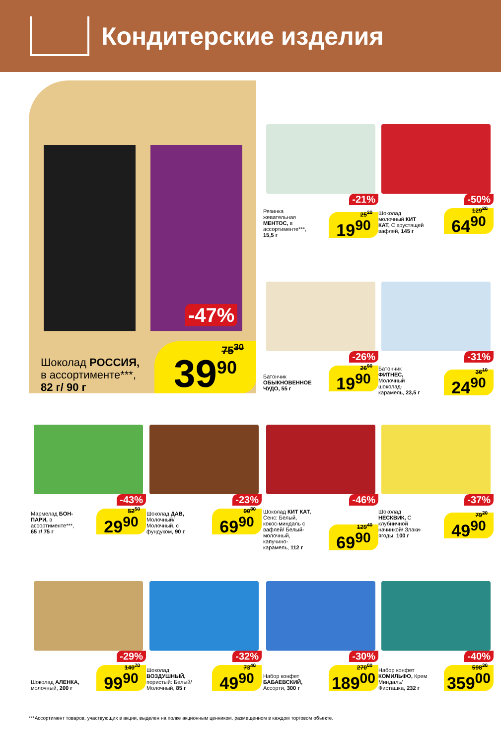Кондитерские изделия
-47%
Шоколад РОССИЯ,
в ассортименте***,
82 г/ 90 г
75<sup>30</sup> 39<sup>90</sup>
-21%
Резинка жевательная МЕНТОС, в ассортименте***, 15,5 г
25<sup>20</sup> 19<sup>90</sup>
-50%
Шоколад молочный КИТ КАТ, С хрустящей вафлей, 145 г
129<sup>80</sup> 64<sup>90</sup>
-26%
Батончик ОБЫКНОВЕННОЕ ЧУДО, 55 г
26<sup>90</sup> 19<sup>90</sup>
-31%
Батончик ФИТНЕС, Молочный шоколад-карамель, 23,5 г
36<sup>10</sup> 24<sup>90</sup>
-43%
Мармелад БОН-ПАРИ, в ассортименте***, 65 г/ 75 г
52<sup>50</sup> 29<sup>90</sup>
-23%
Шоколад ДАВ, Молочный/ Молочный, с фундуком, 90 г
90<sup>80</sup> 69<sup>90</sup>
-46%
Шоколад КИТ КАТ, Сенс: Белый, кокос-миндаль с вафлей/ Белый-молочный, капучино-карамель, 112 г
129<sup>40</sup> 69<sup>90</sup>
-37%
Шоколад НЕСКВИК, С клубничной начинкой/ Злаки-ягоды, 100 г
79<sup>20</sup> 49<sup>90</sup>
-29%
Шоколад АЛЕНКА, молочный, 200 г
140<sup>70</sup> 99<sup>90</sup>
-32%
Шоколад ВОЗДУШНЫЙ, пористый: Белый/ Молочный, 85 г
73<sup>40</sup> 49<sup>90</sup>
-30%
Набор конфет БАБАЕВСКИЙ, Ассорти, 300 г
270<sup>00</sup> 189<sup>00</sup>
-40%
Набор конфет КОМИЛЬФО, Крем Миндаль/ Фисташка, 232 г
598<sup>30</sup> 359<sup>00</sup>
***Ассортимент товаров, участвующих в акции, выделен на полке акционным ценником, размещенном в каждом торговом объекте.